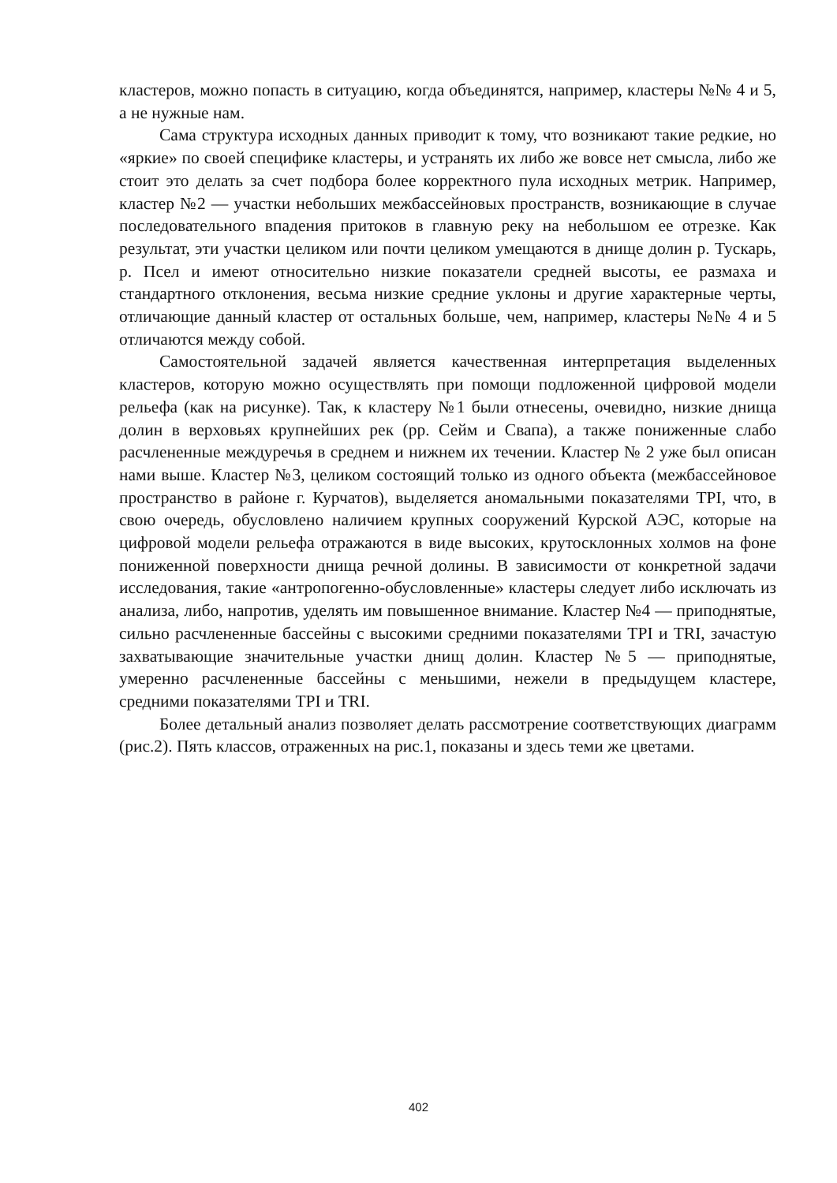кластеров, можно попасть в ситуацию, когда объединятся, например, кластеры №№ 4 и 5, а не нужные нам.
Сама структура исходных данных приводит к тому, что возникают такие редкие, но «яркие» по своей специфике кластеры, и устранять их либо же вовсе нет смысла, либо же стоит это делать за счет подбора более корректного пула исходных метрик. Например, кластер №2 — участки небольших межбассейновых пространств, возникающие в случае последовательного впадения притоков в главную реку на небольшом ее отрезке. Как результат, эти участки целиком или почти целиком умещаются в днище долин р. Тускарь, р. Псел и имеют относительно низкие показатели средней высоты, ее размаха и стандартного отклонения, весьма низкие средние уклоны и другие характерные черты, отличающие данный кластер от остальных больше, чем, например, кластеры №№ 4 и 5 отличаются между собой.
Самостоятельной задачей является качественная интерпретация выделенных кластеров, которую можно осуществлять при помощи подложенной цифровой модели рельефа (как на рисунке). Так, к кластеру №1 были отнесены, очевидно, низкие днища долин в верховьях крупнейших рек (рр. Сейм и Свапа), а также пониженные слабо расчлененные междуречья в среднем и нижнем их течении. Кластер № 2 уже был описан нами выше. Кластер №3, целиком состоящий только из одного объекта (межбассейновое пространство в районе г. Курчатов), выделяется аномальными показателями TPI, что, в свою очередь, обусловлено наличием крупных сооружений Курской АЭС, которые на цифровой модели рельефа отражаются в виде высоких, крутосклонных холмов на фоне пониженной поверхности днища речной долины. В зависимости от конкретной задачи исследования, такие «антропогенно-обусловленные» кластеры следует либо исключать из анализа, либо, напротив, уделять им повышенное внимание. Кластер №4 — приподнятые, сильно расчлененные бассейны с высокими средними показателями TPI и TRI, зачастую захватывающие значительные участки днищ долин. Кластер №5 — приподнятые, умеренно расчлененные бассейны с меньшими, нежели в предыдущем кластере, средними показателями TPI и TRI.
Более детальный анализ позволяет делать рассмотрение соответствующих диаграмм (рис.2). Пять классов, отраженных на рис.1, показаны и здесь теми же цветами.
402